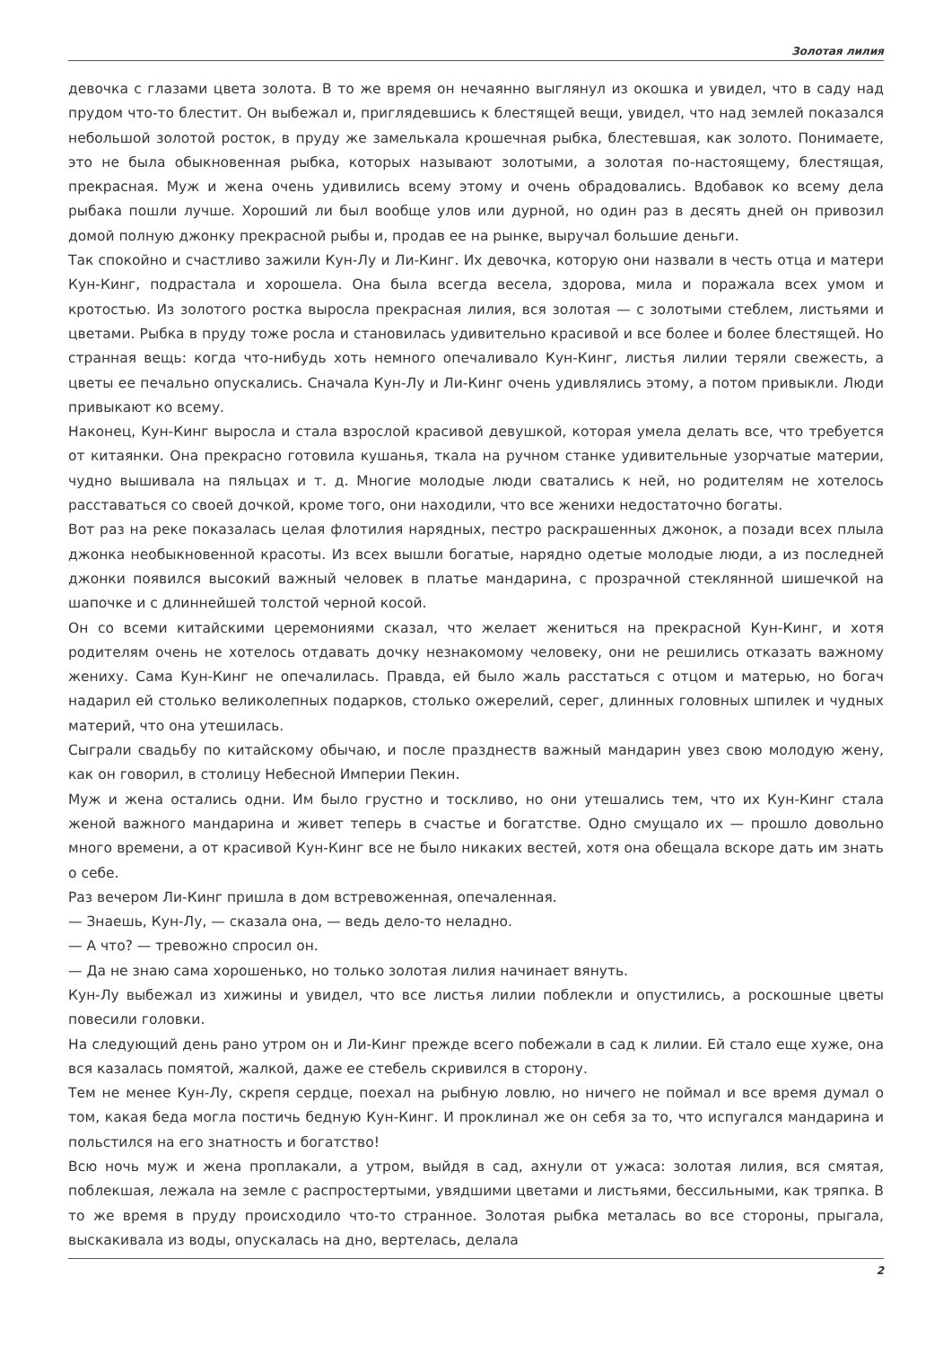Золотая лилия
девочка с глазами цвета золота. В то же время он нечаянно выглянул из окошка и увидел, что в саду над прудом что-то блестит. Он выбежал и, приглядевшись к блестящей вещи, увидел, что над землей показался небольшой золотой росток, в пруду же замелькала крошечная рыбка, блестевшая, как золото. Понимаете, это не была обыкновенная рыбка, которых называют золотыми, а золотая по-настоящему, блестящая, прекрасная. Муж и жена очень удивились всему этому и очень обрадовались. Вдобавок ко всему дела рыбака пошли лучше. Хороший ли был вообще улов или дурной, но один раз в десять дней он привозил домой полную джонку прекрасной рыбы и, продав ее на рынке, выручал большие деньги.
Так спокойно и счастливо зажили Кун-Лу и Ли-Кинг. Их девочка, которую они назвали в честь отца и матери Кун-Кинг, подрастала и хорошела. Она была всегда весела, здорова, мила и поражала всех умом и кротостью. Из золотого ростка выросла прекрасная лилия, вся золотая — с золотыми стеблем, листьями и цветами. Рыбка в пруду тоже росла и становилась удивительно красивой и все более и более блестящей. Но странная вещь: когда что-нибудь хоть немного опечаливало Кун-Кинг, листья лилии теряли свежесть, а цветы ее печально опускались. Сначала Кун-Лу и Ли-Кинг очень удивлялись этому, а потом привыкли. Люди привыкают ко всему.
Наконец, Кун-Кинг выросла и стала взрослой красивой девушкой, которая умела делать все, что требуется от китаянки. Она прекрасно готовила кушанья, ткала на ручном станке удивительные узорчатые материи, чудно вышивала на пяльцах и т. д. Многие молодые люди сватались к ней, но родителям не хотелось расставаться со своей дочкой, кроме того, они находили, что все женихи недостаточно богаты.
Вот раз на реке показалась целая флотилия нарядных, пестро раскрашенных джонок, а позади всех плыла джонка необыкновенной красоты. Из всех вышли богатые, нарядно одетые молодые люди, а из последней джонки появился высокий важный человек в платье мандарина, с прозрачной стеклянной шишечкой на шапочке и с длиннейшей толстой черной косой.
Он со всеми китайскими церемониями сказал, что желает жениться на прекрасной Кун-Кинг, и хотя родителям очень не хотелось отдавать дочку незнакомому человеку, они не решились отказать важному жениху. Сама Кун-Кинг не опечалилась. Правда, ей было жаль расстаться с отцом и матерью, но богач надарил ей столько великолепных подарков, столько ожерелий, серег, длинных головных шпилек и чудных материй, что она утешилась.
Сыграли свадьбу по китайскому обычаю, и после празднеств важный мандарин увез свою молодую жену, как он говорил, в столицу Небесной Империи Пекин.
Муж и жена остались одни. Им было грустно и тоскливо, но они утешались тем, что их Кун-Кинг стала женой важного мандарина и живет теперь в счастье и богатстве. Одно смущало их — прошло довольно много времени, а от красивой Кун-Кинг все не было никаких вестей, хотя она обещала вскоре дать им знать о себе.
Раз вечером Ли-Кинг пришла в дом встревоженная, опечаленная.
— Знаешь, Кун-Лу, — сказала она, — ведь дело-то неладно.
— А что? — тревожно спросил он.
— Да не знаю сама хорошенько, но только золотая лилия начинает вянуть.
Кун-Лу выбежал из хижины и увидел, что все листья лилии поблекли и опустились, а роскошные цветы повесили головки.
На следующий день рано утром он и Ли-Кинг прежде всего побежали в сад к лилии. Ей стало еще хуже, она вся казалась помятой, жалкой, даже ее стебель скривился в сторону.
Тем не менее Кун-Лу, скрепя сердце, поехал на рыбную ловлю, но ничего не поймал и все время думал о том, какая беда могла постичь бедную Кун-Кинг. И проклинал же он себя за то, что испугался мандарина и польстился на его знатность и богатство!
Всю ночь муж и жена проплакали, а утром, выйдя в сад, ахнули от ужаса: золотая лилия, вся смятая, поблекшая, лежала на земле с распростертыми, увядшими цветами и листьями, бессильными, как тряпка. В то же время в пруду происходило что-то странное. Золотая рыбка металась во все стороны, прыгала, выскакивала из воды, опускалась на дно, вертелась, делала
2